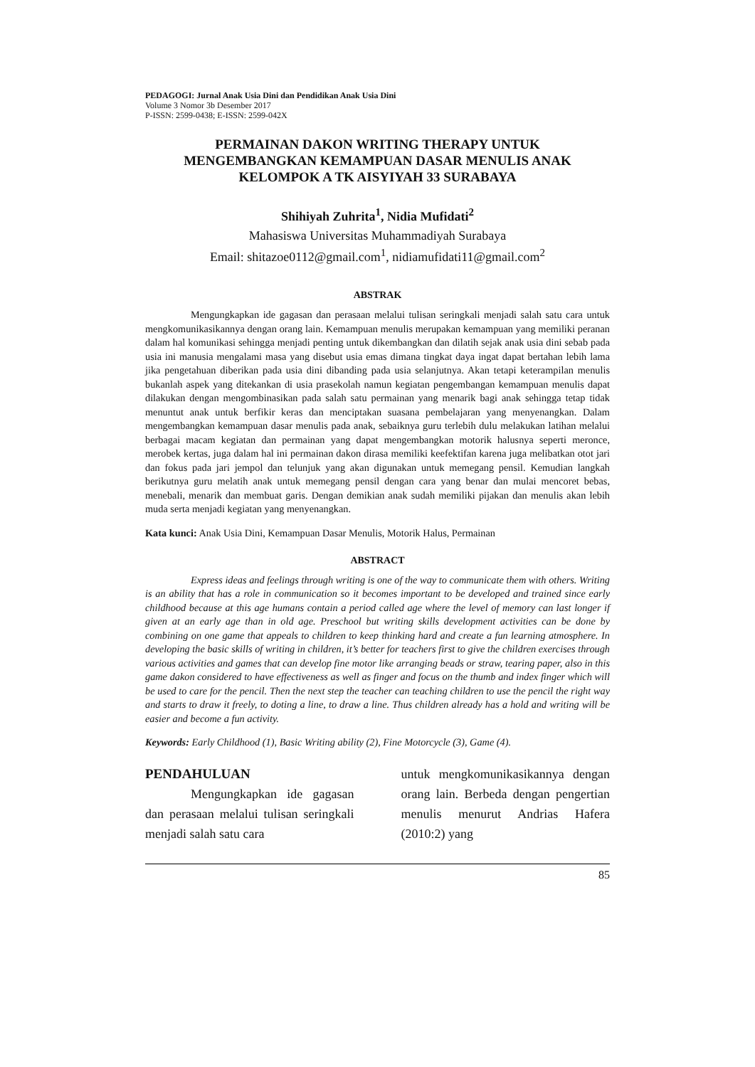PEDAGOGI: Jurnal Anak Usia Dini dan Pendidikan Anak Usia Dini
Volume 3 Nomor 3b Desember 2017
P-ISSN: 2599-0438; E-ISSN: 2599-042X
PERMAINAN DAKON WRITING THERAPY UNTUK
MENGEMBANGKAN KEMAMPUAN DASAR MENULIS ANAK
KELOMPOK A TK AISYIYAH 33 SURABAYA
Shihiyah Zuhrita<sup>1</sup>, Nidia Mufidati<sup>2</sup>
Mahasiswa Universitas Muhammadiyah Surabaya
Email: shitazoe0112@gmail.com<sup>1</sup>, nidiamufidati11@gmail.com<sup>2</sup>
ABSTRAK
Mengungkapkan ide gagasan dan perasaan melalui tulisan seringkali menjadi salah satu cara untuk mengkomunikasikannya dengan orang lain. Kemampuan menulis merupakan kemampuan yang memiliki peranan dalam hal komunikasi sehingga menjadi penting untuk dikembangkan dan dilatih sejak anak usia dini sebab pada usia ini manusia mengalami masa yang disebut usia emas dimana tingkat daya ingat dapat bertahan lebih lama jika pengetahuan diberikan pada usia dini dibanding pada usia selanjutnya. Akan tetapi keterampilan menulis bukanlah aspek yang ditekankan di usia prasekolah namun kegiatan pengembangan kemampuan menulis dapat dilakukan dengan mengombinasikan pada salah satu permainan yang menarik bagi anak sehingga tetap tidak menuntut anak untuk berfikir keras dan menciptakan suasana pembelajaran yang menyenangkan. Dalam mengembangkan kemampuan dasar menulis pada anak, sebaiknya guru terlebih dulu melakukan latihan melalui berbagai macam kegiatan dan permainan yang dapat mengembangkan motorik halusnya seperti meronce, merobek kertas, juga dalam hal ini permainan dakon dirasa memiliki keefektifan karena juga melibatkan otot jari dan fokus pada jari jempol dan telunjuk yang akan digunakan untuk memegang pensil. Kemudian langkah berikutnya guru melatih anak untuk memegang pensil dengan cara yang benar dan mulai mencoret bebas, menebali, menarik dan membuat garis. Dengan demikian anak sudah memiliki pijakan dan menulis akan lebih muda serta menjadi kegiatan yang menyenangkan.
Kata kunci: Anak Usia Dini, Kemampuan Dasar Menulis, Motorik Halus, Permainan
ABSTRACT
Express ideas and feelings through writing is one of the way to communicate them with others. Writing is an ability that has a role in communication so it becomes important to be developed and trained since early childhood because at this age humans contain a period called age where the level of memory can last longer if given at an early age than in old age. Preschool but writing skills development activities can be done by combining on one game that appeals to children to keep thinking hard and create a fun learning atmosphere. In developing the basic skills of writing in children, it’s better for teachers first to give the children exercises through various activities and games that can develop fine motor like arranging beads or straw, tearing paper, also in this game dakon considered to have effectiveness as well as finger and focus on the thumb and index finger which will be used to care for the pencil. Then the next step the teacher can teaching children to use the pencil the right way and starts to draw it freely, to doting a line, to draw a line. Thus children already has a hold and writing will be easier and become a fun activity.
Keywords: Early Childhood (1), Basic Writing ability (2), Fine Motorcycle (3), Game (4).
PENDAHULUAN
Mengungkapkan ide gagasan dan perasaan melalui tulisan seringkali menjadi salah satu cara
untuk mengkomunikasikannya dengan orang lain. Berbeda dengan pengertian menulis menurut Andrias Hafera (2010:2) yang
85